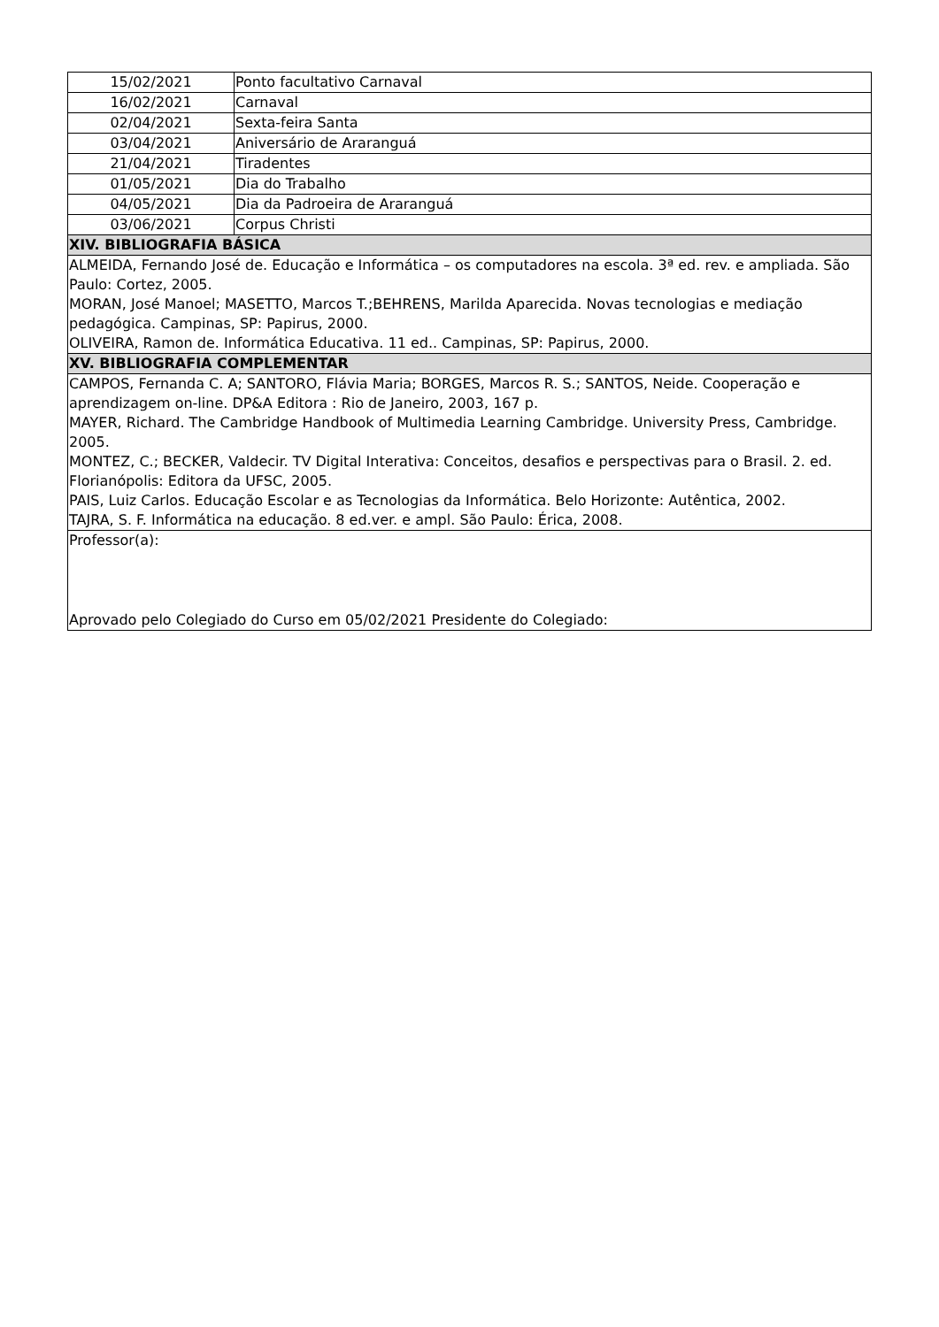| 15/02/2021 | Ponto facultativo Carnaval |
| 16/02/2021 | Carnaval |
| 02/04/2021 | Sexta-feira Santa |
| 03/04/2021 | Aniversário de Araranguá |
| 21/04/2021 | Tiradentes |
| 01/05/2021 | Dia do Trabalho |
| 04/05/2021 | Dia da Padroeira de Araranguá |
| 03/06/2021 | Corpus Christi |
| XIV. BIBLIOGRAFIA BÁSICA | |
| ALMEIDA, Fernando José de. Educação e Informática – os computadores na escola. 3ª ed. rev. e ampliada. São Paulo: Cortez, 2005. MORAN, José Manoel; MASETTO, Marcos T.;BEHRENS, Marilda Aparecida. Novas tecnologias e mediação pedagógica. Campinas, SP: Papirus, 2000. OLIVEIRA, Ramon de. Informática Educativa. 11 ed.. Campinas, SP: Papirus, 2000. | |
| XV. BIBLIOGRAFIA COMPLEMENTAR | |
| CAMPOS, Fernanda C. A; SANTORO, Flávia Maria; BORGES, Marcos R. S.; SANTOS, Neide. Cooperação e aprendizagem on-line. DP&A Editora : Rio de Janeiro, 2003, 167 p. MAYER, Richard. The Cambridge Handbook of Multimedia Learning Cambridge. University Press, Cambridge. 2005. MONTEZ, C.; BECKER, Valdecir. TV Digital Interativa: Conceitos, desafios e perspectivas para o Brasil. 2. ed. Florianópolis: Editora da UFSC, 2005. PAIS, Luiz Carlos. Educação Escolar e as Tecnologias da Informática. Belo Horizonte: Autêntica, 2002. TAJRA, S. F. Informática na educação. 8 ed.ver. e ampl. São Paulo: Érica, 2008. | |
| Professor(a): Aprovado pelo Colegiado do Curso em 05/02/2021 Presidente do Colegiado: | |